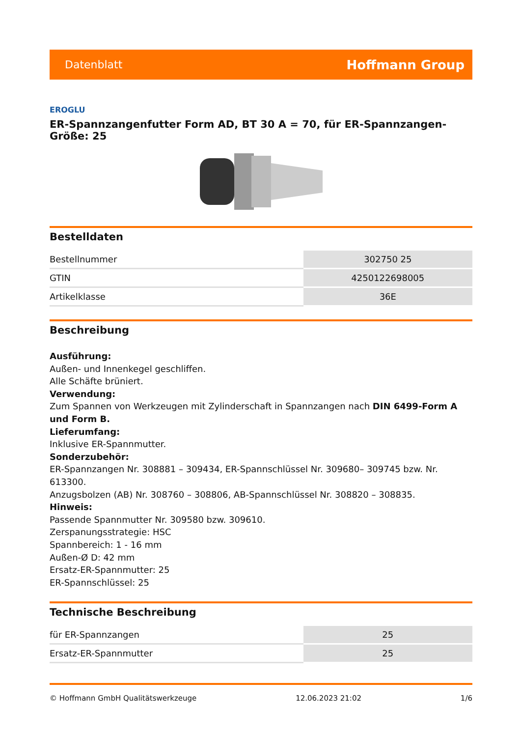Datenblatt Hoffmann Group
EROGLU
ER-Spannzangenfutter Form AD, BT 30 A = 70, für ER-Spannzangen-Größe: 25
Bestelldaten
| Bestellnummer | 302750 25 |
| GTIN | 4250122698005 |
| Artikelklasse | 36E |
Beschreibung
Ausführung:
Außen- und Innenkegel geschliffen.
Alle Schäfte brüniert.
Verwendung:
Zum Spannen von Werkzeugen mit Zylinderschaft in Spannzangen nach DIN 6499-Form A und Form B.
Lieferumfang:
Inklusive ER-Spannmutter.
Sonderzubehör:
ER-Spannzangen Nr. 308881 – 309434, ER-Spannschlüssel Nr. 309680– 309745 bzw. Nr. 613300.
Anzugsbolzen (AB) Nr. 308760 – 308806, AB-Spannschlüssel Nr. 308820 – 308835.
Hinweis:
Passende Spannmutter Nr. 309580 bzw. 309610.
Zerspanungsstrategie: HSC
Spannbereich: 1 - 16 mm
Außen-Ø D: 42 mm
Ersatz-ER-Spannmutter: 25
ER-Spannschlüssel: 25
Technische Beschreibung
| für ER-Spannzangen | 25 |
| Ersatz-ER-Spannmutter | 25 |
© Hoffmann GmbH Qualitätswerkzeuge 12.06.2023 21:02 1/6